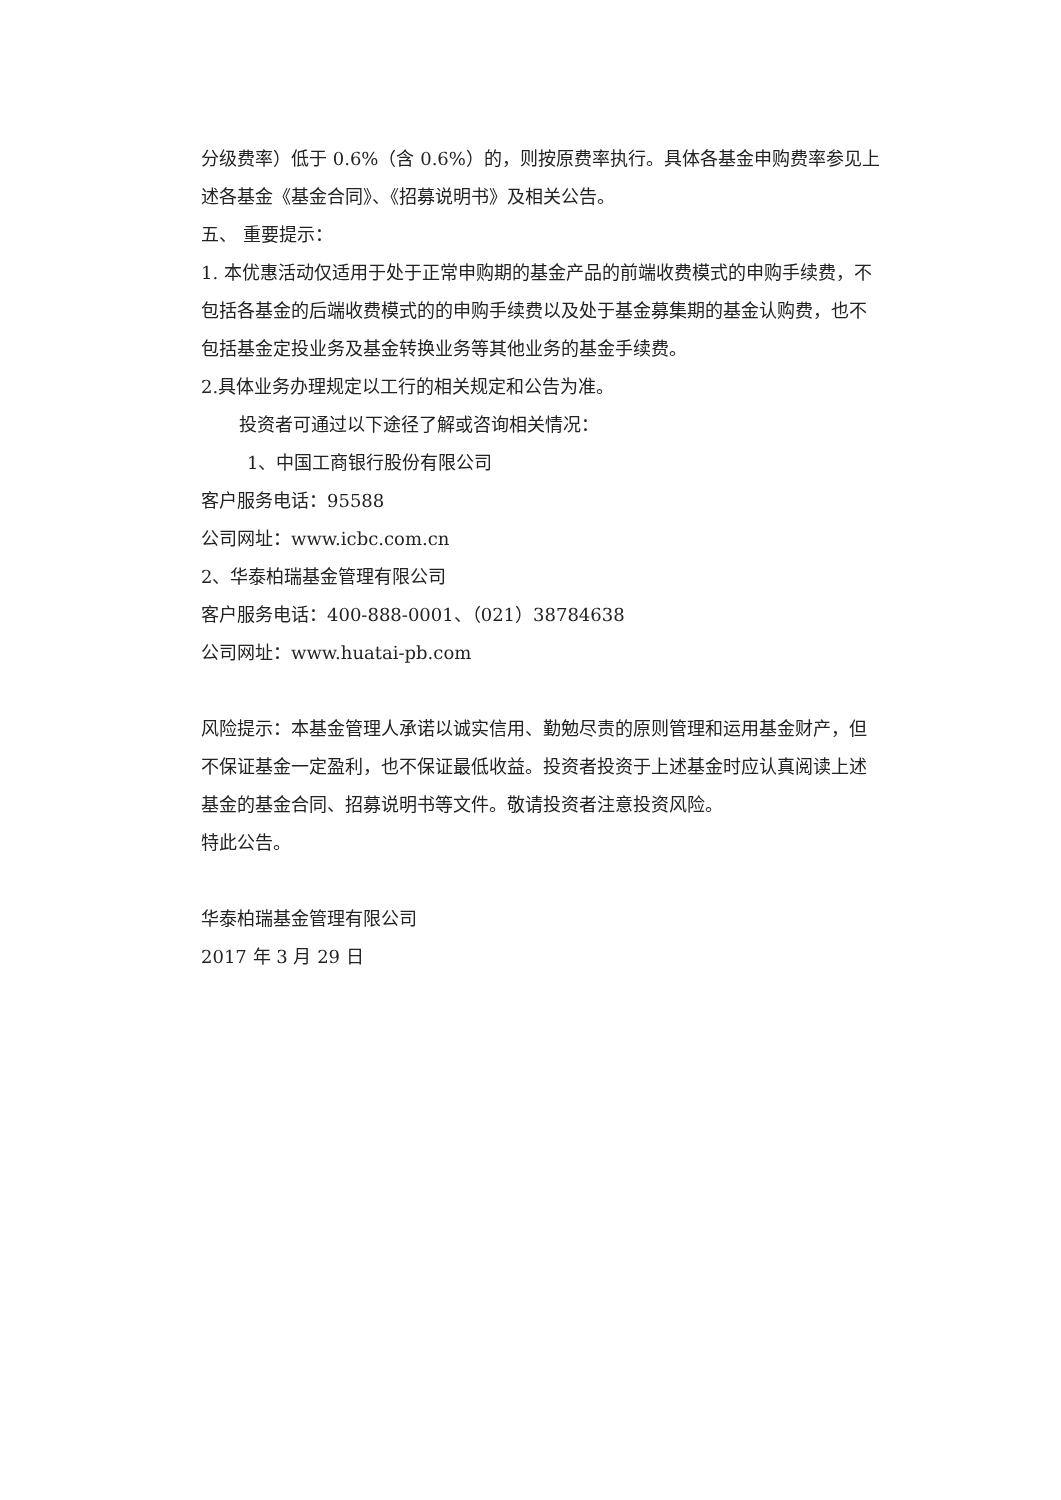分级费率）低于 0.6%（含 0.6%）的，则按原费率执行。具体各基金申购费率参见上述各基金《基金合同》、《招募说明书》及相关公告。
五、 重要提示：
1. 本优惠活动仅适用于处于正常申购期的基金产品的前端收费模式的申购手续费，不包括各基金的后端收费模式的的申购手续费以及处于基金募集期的基金认购费，也不包括基金定投业务及基金转换业务等其他业务的基金手续费。
2.具体业务办理规定以工行的相关规定和公告为准。
投资者可通过以下途径了解或咨询相关情况：
1、中国工商银行股份有限公司
客户服务电话：95588
公司网址：www.icbc.com.cn
2、华泰柏瑞基金管理有限公司
客户服务电话：400-888-0001、（021）38784638
公司网址：www.huatai-pb.com
风险提示：本基金管理人承诺以诚实信用、勤勉尽责的原则管理和运用基金财产，但不保证基金一定盈利，也不保证最低收益。投资者投资于上述基金时应认真阅读上述基金的基金合同、招募说明书等文件。敬请投资者注意投资风险。
特此公告。
华泰柏瑞基金管理有限公司
2017 年 3 月 29 日